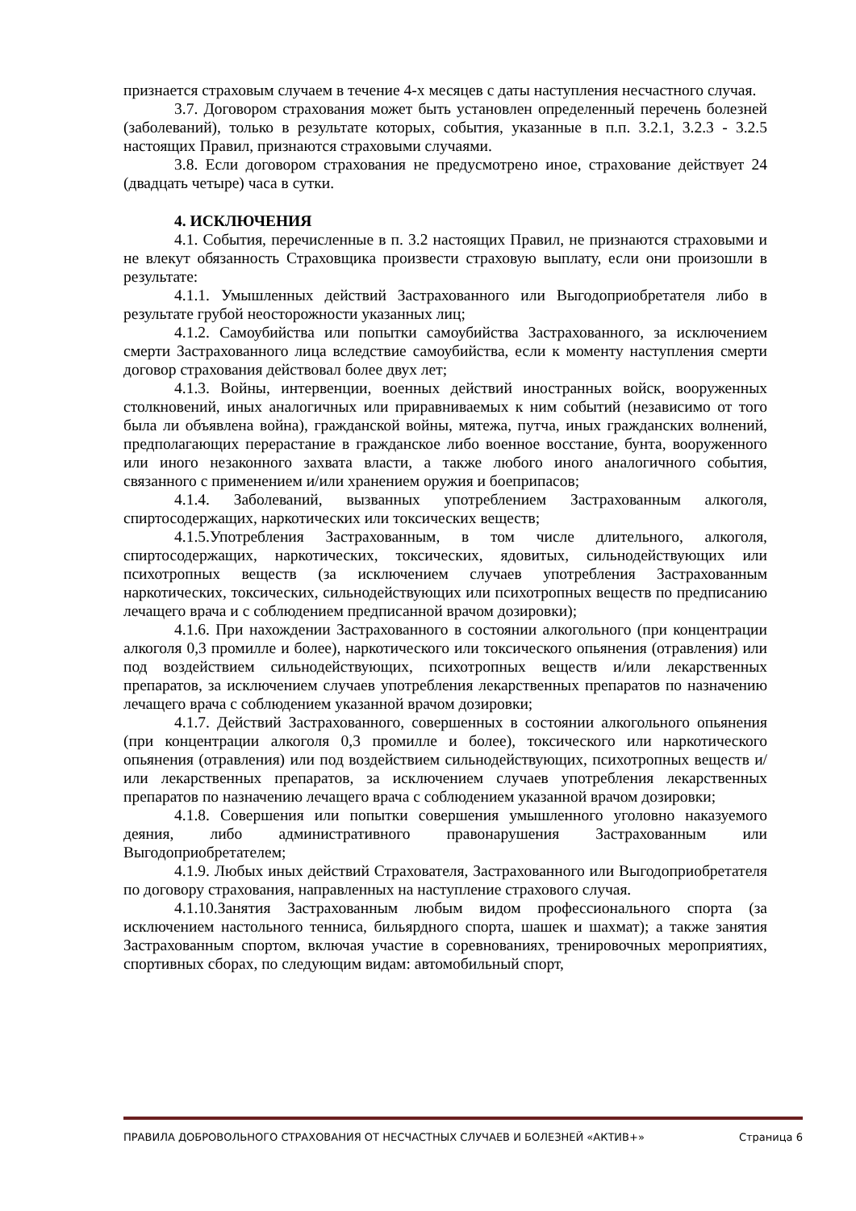признается страховым случаем в течение 4-х месяцев с даты наступления несчастного случая.
3.7. Договором страхования может быть установлен определенный перечень болезней (заболеваний), только в результате которых, события, указанные в п.п. 3.2.1, 3.2.3 - 3.2.5 настоящих Правил, признаются страховыми случаями.
3.8. Если договором страхования не предусмотрено иное, страхование действует 24 (двадцать четыре) часа в сутки.
4. ИСКЛЮЧЕНИЯ
4.1. События, перечисленные в п. 3.2 настоящих Правил, не признаются страховыми и не влекут обязанность Страховщика произвести страховую выплату, если они произошли в результате:
4.1.1. Умышленных действий Застрахованного или Выгодоприобретателя либо в результате грубой неосторожности указанных лиц;
4.1.2. Самоубийства или попытки самоубийства Застрахованного, за исключением смерти Застрахованного лица вследствие самоубийства, если к моменту наступления смерти договор страхования действовал более двух лет;
4.1.3. Войны, интервенции, военных действий иностранных войск, вооруженных столкновений, иных аналогичных или приравниваемых к ним событий (независимо от того была ли объявлена война), гражданской войны, мятежа, путча, иных гражданских волнений, предполагающих перерастание в гражданское либо военное восстание, бунта, вооруженного или иного незаконного захвата власти, а также любого иного аналогичного события, связанного с применением и/или хранением оружия и боеприпасов;
4.1.4. Заболеваний, вызванных употреблением Застрахованным алкоголя, спиртосодержащих, наркотических или токсических веществ;
4.1.5.Употребления Застрахованным, в том числе длительного, алкоголя, спиртосодержащих, наркотических, токсических, ядовитых, сильнодействующих или психотропных веществ (за исключением случаев употребления Застрахованным наркотических, токсических, сильнодействующих или психотропных веществ по предписанию лечащего врача и с соблюдением предписанной врачом дозировки);
4.1.6. При нахождении Застрахованного в состоянии алкогольного (при концентрации алкоголя 0,3 промилле и более), наркотического или токсического опьянения (отравления) или под воздействием сильнодействующих, психотропных веществ и/или лекарственных препаратов, за исключением случаев употребления лекарственных препаратов по назначению лечащего врача с соблюдением указанной врачом дозировки;
4.1.7. Действий Застрахованного, совершенных в состоянии алкогольного опьянения (при концентрации алкоголя 0,3 промилле и более), токсического или наркотического опьянения (отравления) или под воздействием сильнодействующих, психотропных веществ и/или лекарственных препаратов, за исключением случаев употребления лекарственных препаратов по назначению лечащего врача с соблюдением указанной врачом дозировки;
4.1.8. Совершения или попытки совершения умышленного уголовно наказуемого деяния, либо административного правонарушения Застрахованным или Выгодоприобретателем;
4.1.9. Любых иных действий Страхователя, Застрахованного или Выгодоприобретателя по договору страхования, направленных на наступление страхового случая.
4.1.10.Занятия Застрахованным любым видом профессионального спорта (за исключением настольного тенниса, бильярдного спорта, шашек и шахмат); а также занятия Застрахованным спортом, включая участие в соревнованиях, тренировочных мероприятиях, спортивных сборах, по следующим видам: автомобильный спорт,
ПРАВИЛА ДОБРОВОЛЬНОГО СТРАХОВАНИЯ ОТ НЕСЧАСТНЫХ СЛУЧАЕВ И БОЛЕЗНЕЙ «АКТИВ+» Страница 6